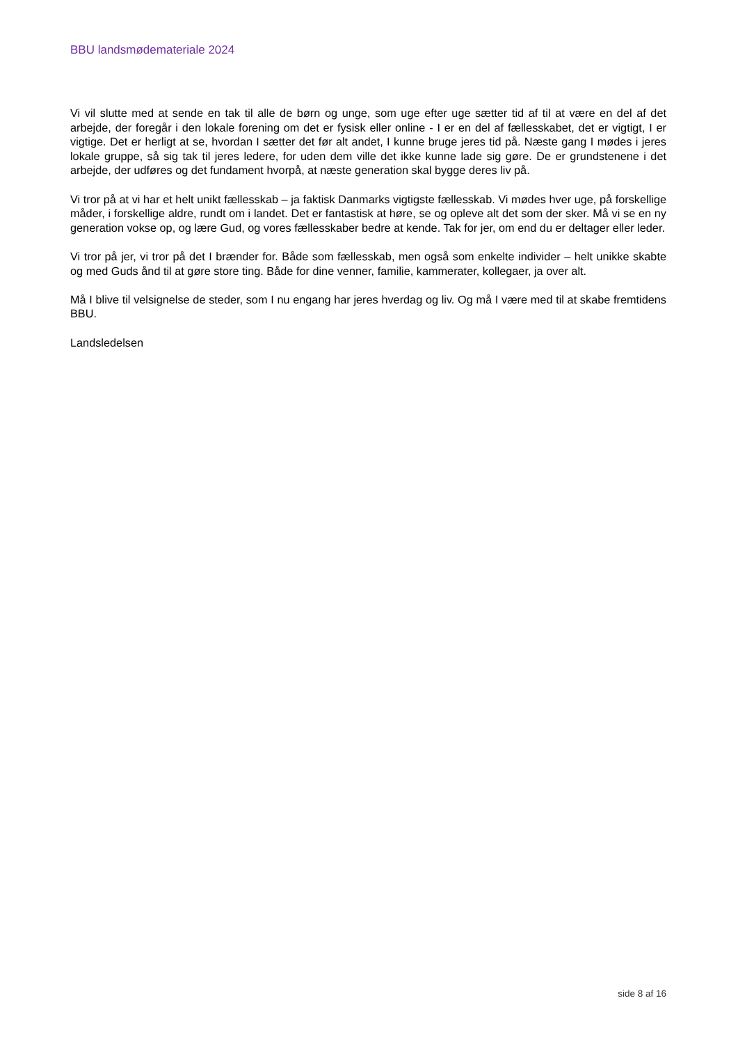BBU landsmødemateriale 2024
Vi vil slutte med at sende en tak til alle de børn og unge, som uge efter uge sætter tid af til at være en del af det arbejde, der foregår i den lokale forening om det er fysisk eller online - I er en del af fællesskabet, det er vigtigt, I er vigtige. Det er herligt at se, hvordan I sætter det før alt andet, I kunne bruge jeres tid på. Næste gang I mødes i jeres lokale gruppe, så sig tak til jeres ledere, for uden dem ville det ikke kunne lade sig gøre. De er grundstenene i det arbejde, der udføres og det fundament hvorpå, at næste generation skal bygge deres liv på.
Vi tror på at vi har et helt unikt fællesskab – ja faktisk Danmarks vigtigste fællesskab. Vi mødes hver uge, på forskellige måder, i forskellige aldre, rundt om i landet. Det er fantastisk at høre, se og opleve alt det som der sker. Må vi se en ny generation vokse op, og lære Gud, og vores fællesskaber bedre at kende. Tak for jer, om end du er deltager eller leder.
Vi tror på jer, vi tror på det I brænder for. Både som fællesskab, men også som enkelte individer – helt unikke skabte og med Guds ånd til at gøre store ting. Både for dine venner, familie, kammerater, kollegaer, ja over alt.
Må I blive til velsignelse de steder, som I nu engang har jeres hverdag og liv. Og må I være med til at skabe fremtidens BBU.
Landsledelsen
side 8 af 16